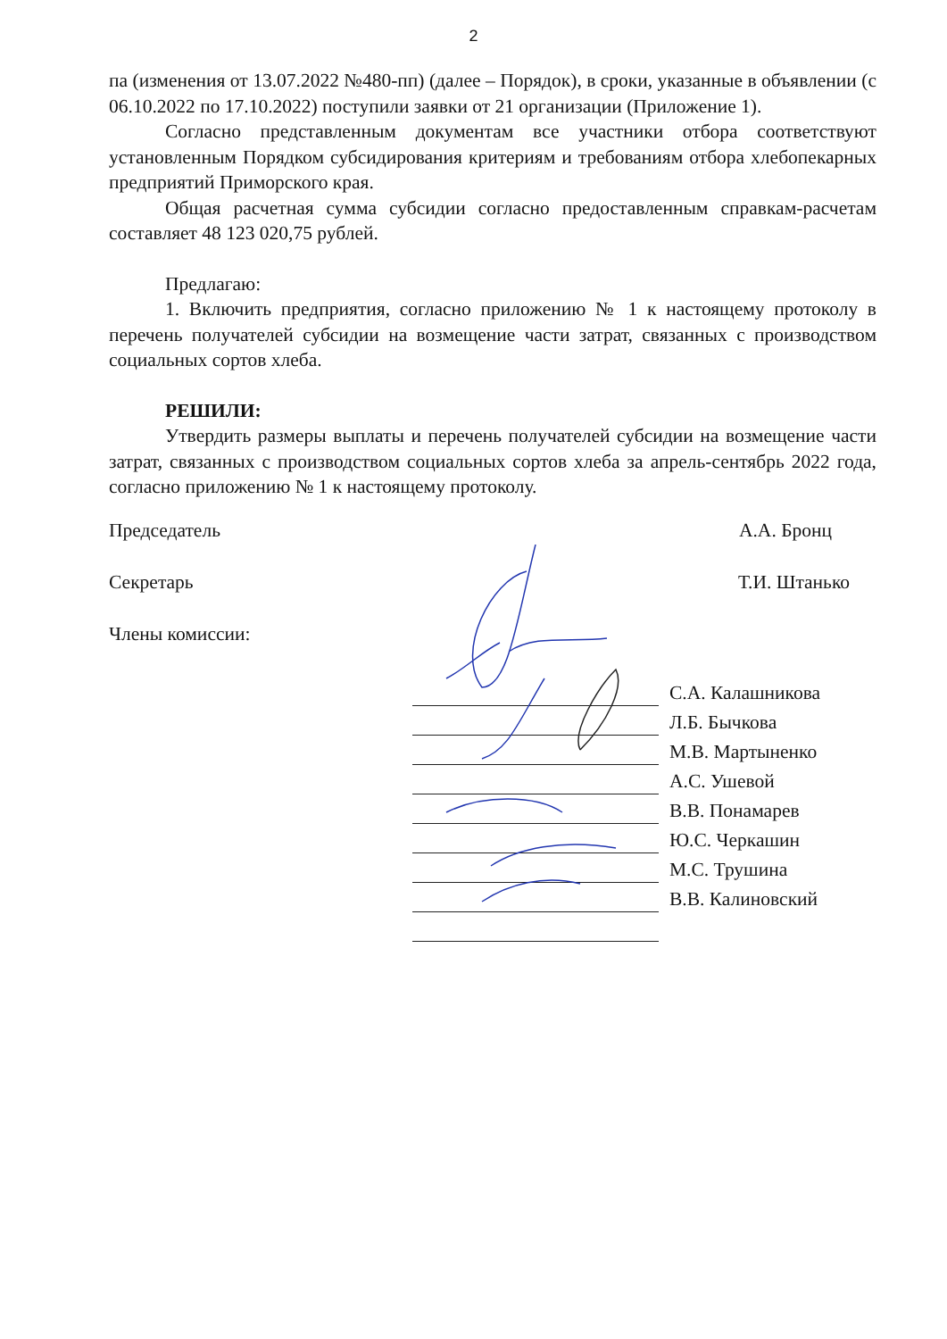2
па (изменения от 13.07.2022 №480-пп) (далее – Порядок), в сроки, указанные в объявлении (с 06.10.2022 по 17.10.2022) поступили заявки от 21 организации (Приложение 1).
Согласно представленным документам все участники отбора соответствуют установленным Порядком субсидирования критериям и требованиям отбора хлебопекарных предприятий Приморского края.
Общая расчетная сумма субсидии согласно предоставленным справкам-расчетам составляет 48 123 020,75 рублей.
Предлагаю:
1. Включить предприятия, согласно приложению № 1 к настоящему протоколу в перечень получателей субсидии на возмещение части затрат, связанных с производством социальных сортов хлеба.
РЕШИЛИ:
Утвердить размеры выплаты и перечень получателей субсидии на возмещение части затрат, связанных с производством социальных сортов хлеба за апрель-сентябрь 2022 года, согласно приложению № 1 к настоящему протоколу.
Председатель А.А. Бронц
Секретарь Т.И. Штанько
Члены комиссии:
С.А. Калашникова
Л.Б. Бычкова
М.В. Мартыненко
А.С. Ушевой
В.В. Понамарев
Ю.С. Черкашин
М.С. Трушина
В.В. Калиновский